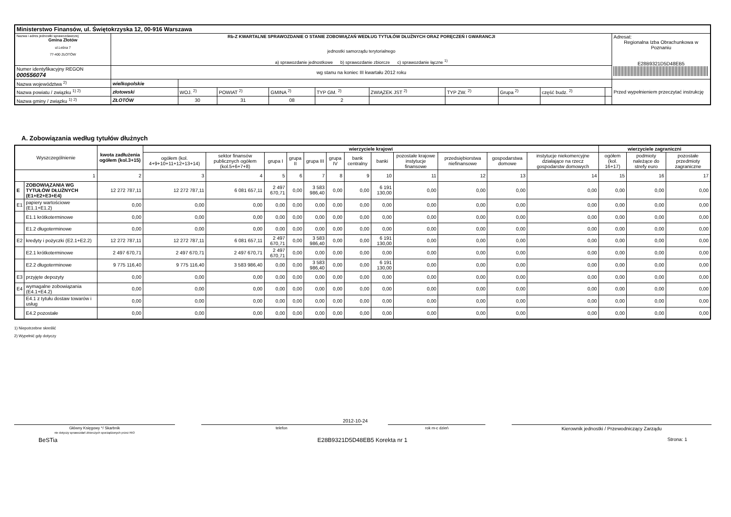| Ministerstwo Finansów, ul. Świętokrzyska 12, 00-916 Warszawa | | | | | | | | | | | |
| Nazwa i adres jednostki sprawozdawczej Gmina Złotów ul.Leśna 7 77-400 ZŁOTÓW | Rb-Z KWARTALNE SPRAWOZDANIE O STANIE ZOBOWIĄZAŃ WEDŁUG TYTUŁÓW DŁUŻNYCH ORAZ PORĘCZEŃ I GWARANCJI jednostki samorządu terytorialnego a) sprawozdanie jednostkowe b) sprawozdanie zbiorcze c) sprawozdanie łączne <sup>1)</sup> | | | | | | | | | | Adresat: Regionalna Izba Obrachunkowa w Poznaniu E28B9321D5D48EB5 |
| Numer identyfikacyjny REGON 000556074 | wg stanu na koniec III kwartału 2012 roku | | | | | | | | | | |
| Nazwa województwa <sup>2)</sup> | wielkopolskie | | | | | | | | | | Przed wypełnieniem przeczytać instrukcję |
| Nazwa powiatu / związku <sup>1) 2)</sup> | złotowski | WOJ. <sup>2)</sup> | POWIAT <sup>2)</sup> | GMINA <sup>2)</sup> | TYP GM. <sup>2)</sup> | ZWIĄZEK JST <sup>2)</sup> | TYP ZW. <sup>2)</sup> | Grupa <sup>2)</sup> | część budz. <sup>2)</sup> | | |
| Nazwa gminy / związku <sup>1) 2)</sup> | ZŁOTÓW | 30 | 31 | 08 | 2 | | | | | | |
A. Zobowiązania według tytułów dłużnych
| Wyszczególnienie | | kwota zadłużenia ogółem (kol.3+15) | wierzyciele krajowi | | | | | | | | | | | | wierzyciele zagraniczni | | |
| --- | --- | --- | --- | --- | --- | --- | --- | --- | --- | --- | --- | --- | --- | --- | --- | --- | --- |
| | | | ogółem (kol. 4+9+10+11+12+13+14) | sektor finansów publicznych ogółem (kol.5+6+7+8) | grupa I | grupa II | grupa III | grupa IV | bank centralny | banki | pozostałe krajowe instytucje finansowe | przedsiębiorstwa niefinansowe | gospodarstwa domowe | instytucje niekomercyjne działające na rzecz gospodarstw domowych | ogółem (kol. 16+17) | podmioty należące do strefy euro | pozostałe przedmioty zagraniczne |
| 1 | | 2 | 3 | 4 | 5 | 6 | 7 | 8 | 9 | 10 | 11 | 12 | 13 | 14 | 15 | 16 | 17 |
| E | ZOBOWIĄZANIA WG TYTUŁÓW DŁUŻNYCH (E1+E2+E3+E4) | 12 272 787,11 | 12 272 787,11 | 6 081 657,11 | 2 497 670,71 | 0,00 | 3 583 986,40 | 0,00 | 0,00 | 6 191 130,00 | 0,00 | 0,00 | 0,00 | 0,00 | 0,00 | 0,00 | 0,00 |
| E1 | papiery wartościowe (E1.1+E1.2) | 0,00 | 0,00 | 0,00 | 0,00 | 0,00 | 0,00 | 0,00 | 0,00 | 0,00 | 0,00 | 0,00 | 0,00 | 0,00 | 0,00 | 0,00 | 0,00 |
| | E1.1 krótkoterminowe | 0,00 | 0,00 | 0,00 | 0,00 | 0,00 | 0,00 | 0,00 | 0,00 | 0,00 | 0,00 | 0,00 | 0,00 | 0,00 | 0,00 | 0,00 | 0,00 |
| | E1.2 długoterminowe | 0,00 | 0,00 | 0,00 | 0,00 | 0,00 | 0,00 | 0,00 | 0,00 | 0,00 | 0,00 | 0,00 | 0,00 | 0,00 | 0,00 | 0,00 | 0,00 |
| E2 | kredyty i pożyczki (E2.1+E2.2) | 12 272 787,11 | 12 272 787,11 | 6 081 657,11 | 2 497 670,71 | 0,00 | 3 583 986,40 | 0,00 | 0,00 | 6 191 130,00 | 0,00 | 0,00 | 0,00 | 0,00 | 0,00 | 0,00 | 0,00 |
| | E2.1 krótkoterminowe | 2 497 670,71 | 2 497 670,71 | 2 497 670,71 | 2 497 670,71 | 0,00 | 0,00 | 0,00 | 0,00 | 0,00 | 0,00 | 0,00 | 0,00 | 0,00 | 0,00 | 0,00 | 0,00 |
| | E2.2 długoterminowe | 9 775 116,40 | 9 775 116,40 | 3 583 986,40 | 0,00 | 0,00 | 3 583 986,40 | 0,00 | 0,00 | 6 191 130,00 | 0,00 | 0,00 | 0,00 | 0,00 | 0,00 | 0,00 | 0,00 |
| E3 | przyjęte depozyty | 0,00 | 0,00 | 0,00 | 0,00 | 0,00 | 0,00 | 0,00 | 0,00 | 0,00 | 0,00 | 0,00 | 0,00 | 0,00 | 0,00 | 0,00 | 0,00 |
| E4 | wymagalne zobowiązania (E4.1+E4.2) | 0,00 | 0,00 | 0,00 | 0,00 | 0,00 | 0,00 | 0,00 | 0,00 | 0,00 | 0,00 | 0,00 | 0,00 | 0,00 | 0,00 | 0,00 | 0,00 |
| | E4.1 z tytułu dostaw towarów i usług | 0,00 | 0,00 | 0,00 | 0,00 | 0,00 | 0,00 | 0,00 | 0,00 | 0,00 | 0,00 | 0,00 | 0,00 | 0,00 | 0,00 | 0,00 | 0,00 |
| | E4.2 pozostałe | 0,00 | 0,00 | 0,00 | 0,00 | 0,00 | 0,00 | 0,00 | 0,00 | 0,00 | 0,00 | 0,00 | 0,00 | 0,00 | 0,00 | 0,00 | 0,00 |
1) Niepotrzebne skreślić
2) Wypełnić gdy dotyczy
2012-10-24
Główny Księgowy */ Skarbnik
nie dotyczy sprawozdań zbiorczych sporządzonych przez RIO
telefon rok m-c dzień
Kierownik jednostki / Przewodniczący Zarządu
BeSTia E28B9321D5D48EB5 Korekta nr 1 Strona: 1